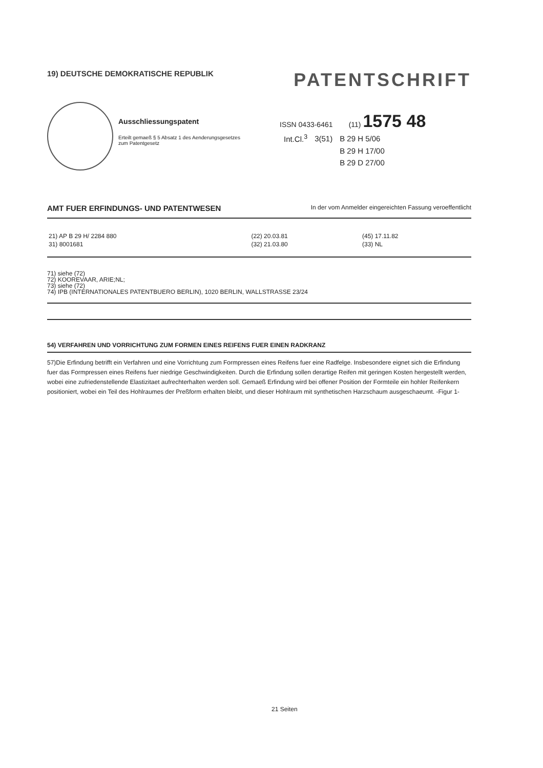19) DEUTSCHE DEMOKRATISCHE REPUBLIK
PATENTSCHRIFT
Ausschliessungspatent
Erteilt gemaeß § 5 Absatz 1 des Aenderungsgesetzes
zum Patentgesetz
ISSN 0433-6461 (11) 1575 48
| Int.Cl.<sup>3</sup> | 3(51) | B 29 H 5/06 |
| | | B 29 H 17/00 |
| | | B 29 D 27/00 |
AMT FUER ERFINDUNGS- UND PATENTWESEN In der vom Anmelder eingereichten Fassung veroeffentlicht
| 21) AP B 29 H/ 2284 880 | (22) 20.03.81 | (45) 17.11.82 |
| 31) 8001681 | (32) 21.03.80 | (33) NL |
71) siehe (72)
72) KOOREVAAR, ARIE;NL;
73) siehe (72)
74) IPB (INTERNATIONALES PATENTBUERO BERLIN), 1020 BERLIN, WALLSTRASSE 23/24
54) VERFAHREN UND VORRICHTUNG ZUM FORMEN EINES REIFENS FUER EINEN RADKRANZ
57)Die Erfindung betrifft ein Verfahren und eine Vorrichtung zum Formpressen eines Reifens fuer eine Radfelge. Insbesondere eignet sich die Erfindung fuer das Formpressen eines Reifens fuer niedrige Geschwindigkeiten. Durch die Erfindung sollen derartige Reifen mit geringen Kosten hergestellt werden, wobei eine zufriedenstellende Elastizitaet aufrechterhalten werden soll. Gemaeß Erfindung wird bei offener Position der Formteile ein hohler Reifenkern positioniert, wobei ein Teil des Hohlraumes der Preßform erhalten bleibt, und dieser Hohlraum mit synthetischen Harzschaum ausgeschaeumt. -Figur 1-
21 Seiten